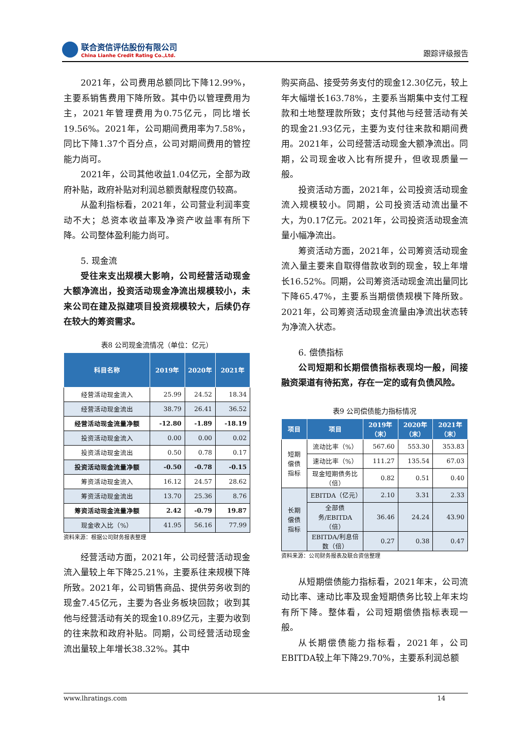联合资信评估股份有限公司
China Lianhe Credit Rating Co.,Ltd.
跟踪评级报告
2021年，公司费用总额同比下降12.99%，主要系销售费用下降所致。其中仍以管理费用为主，2021年管理费用为0.75亿元，同比增长19.56%。2021年，公司期间费用率为7.58%，同比下降1.37个百分点，公司对期间费用的管控能力尚可。
2021年，公司其他收益1.04亿元，全部为政府补贴，政府补贴对利润总额贡献程度仍较高。
从盈利指标看，2021年，公司营业利润率变动不大；总资本收益率及净资产收益率有所下降。公司整体盈利能力尚可。
5. 现金流
受往来支出规模大影响，公司经营活动现金大额净流出，投资活动现金净流出规模较小，未来公司在建及拟建项目投资规模较大，后续仍存在较大的筹资需求。
表8 公司现金流情况（单位：亿元）
| 科目名称 | 2019年 | 2020年 | 2021年 |
| --- | --- | --- | --- |
| 经营活动现金流入 | 25.99 | 24.52 | 18.34 |
| 经营活动现金流出 | 38.79 | 26.41 | 36.52 |
| 经营活动现金流量净额 | -12.80 | -1.89 | -18.19 |
| 投资活动现金流入 | 0.00 | 0.00 | 0.02 |
| 投资活动现金流出 | 0.50 | 0.78 | 0.17 |
| 投资活动现金流量净额 | -0.50 | -0.78 | -0.15 |
| 筹资活动现金流入 | 16.12 | 24.57 | 28.62 |
| 筹资活动现金流出 | 13.70 | 25.36 | 8.76 |
| 筹资活动现金流量净额 | 2.42 | -0.79 | 19.87 |
| 现金收入比（%） | 41.95 | 56.16 | 77.99 |
资料来源：根据公司财务报表整理
经营活动方面，2021年，公司经营活动现金流入量较上年下降25.21%，主要系往来规模下降所致。2021年，公司销售商品、提供劳务收到的现金7.45亿元，主要为各业务板块回款；收到其他与经营活动有关的现金10.89亿元，主要为收到的往来款和政府补贴。同期，公司经营活动现金流出量较上年增长38.32%。其中
购买商品、接受劳务支付的现金12.30亿元，较上年大幅增长163.78%，主要系当期集中支付工程款和土地整理款所致；支付其他与经营活动有关的现金21.93亿元，主要为支付往来款和期间费用。2021年，公司经营活动现金大额净流出。同期，公司现金收入比有所提升，但收现质量一般。
投资活动方面，2021年，公司投资活动现金流入规模较小。同期，公司投资活动流出量不大，为0.17亿元。2021年，公司投资活动现金流量小幅净流出。
筹资活动方面，2021年，公司筹资活动现金流入量主要来自取得借款收到的现金，较上年增长16.52%。同期，公司筹资活动现金流出量同比下降65.47%，主要系当期偿债规模下降所致。2021年，公司筹资活动现金流量由净流出状态转为净流入状态。
6. 偿债指标
公司短期和长期偿债指标表现均一般，间接融资渠道有待拓宽，存在一定的或有负债风险。
表9 公司偿债能力指标情况
| 项目 | 项目 | 2019年（末） | 2020年（末） | 2021年（末） |
| --- | --- | --- | --- | --- |
| 短期偿债指标 | 流动比率（%） | 567.60 | 553.30 | 353.83 |
| | 速动比率（%） | 111.27 | 135.54 | 67.03 |
| | 现金短期债务比（倍） | 0.82 | 0.51 | 0.40 |
| 长期偿债指标 | EBITDA（亿元） | 2.10 | 3.31 | 2.33 |
| | 全部债务/EBITDA（倍） | 36.46 | 24.24 | 43.90 |
| | EBITDA/利息倍数（倍） | 0.27 | 0.38 | 0.47 |
资料来源：公司财务报表及联合资信整理
从短期偿债能力指标看，2021年末，公司流动比率、速动比率及现金短期债务比较上年末均有所下降。整体看，公司短期偿债指标表现一般。
从长期偿债能力指标看，2021年，公司EBITDA较上年下降29.70%，主要系利润总额
www.lhratings.com 14